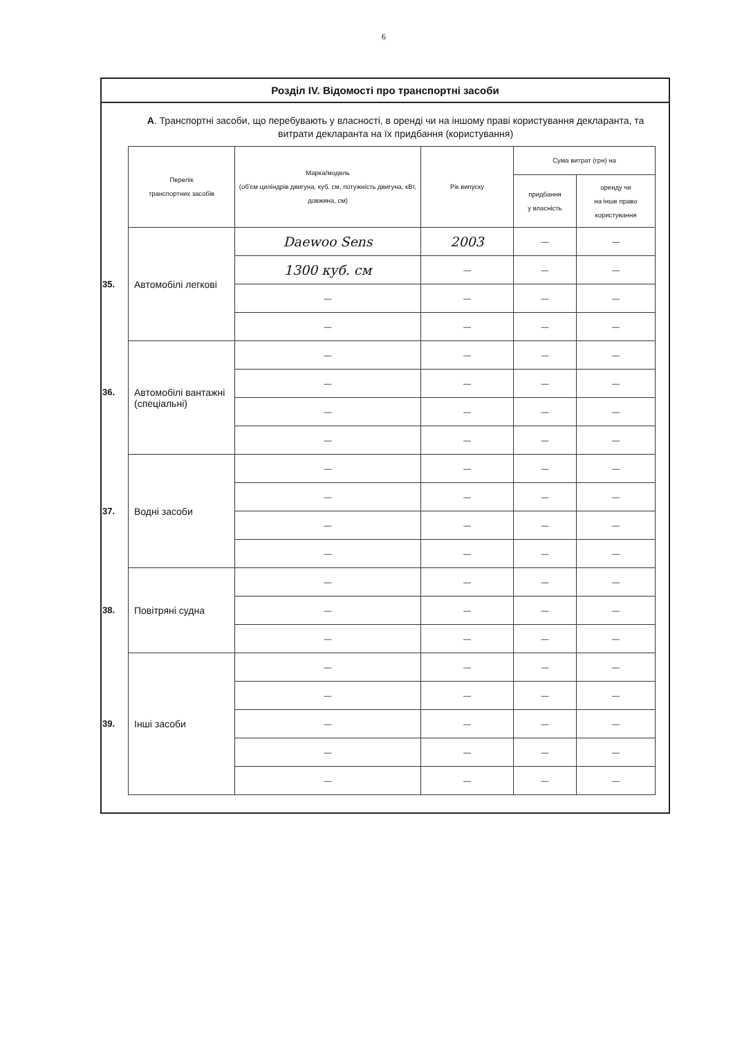6
Розділ IV. Відомості про транспортні засоби
А. Транспортні засоби, що перебувають у власності, в оренді чи на іншому праві користування декларанта, та витрати декларанта на їх придбання (користування)
| Перелік транспортних засобів | Марка/модель (об'єм циліндрів двигуна, куб. см, потужність двигуна, кВт, довжина, см) | Рік випуску | Сума витрат (грн) на | |
| --- | --- | --- | --- | --- |
| | | | придбання у власність | оренду чи на інше право користування |
| 35. Автомобілі легкові | Daewoo Sens | 2003 | — | — |
| | 1300 куб. см | — | — | — |
| | — | — | — | — |
| | — | — | — | — |
| 36. Автомобілі вантажні (спеціальні) | — | — | — | — |
| | — | — | — | — |
| | — | — | — | — |
| | — | — | — | — |
| 37. Водні засоби | — | — | — | — |
| | — | — | — | — |
| | — | — | — | — |
| | — | — | — | — |
| 38. Повітряні судна | — | — | — | — |
| | — | — | — | — |
| | — | — | — | — |
| 39. Інші засоби | — | — | — | — |
| | — | — | — | — |
| | — | — | — | — |
| | — | — | — | — |
| | — | — | — | — |